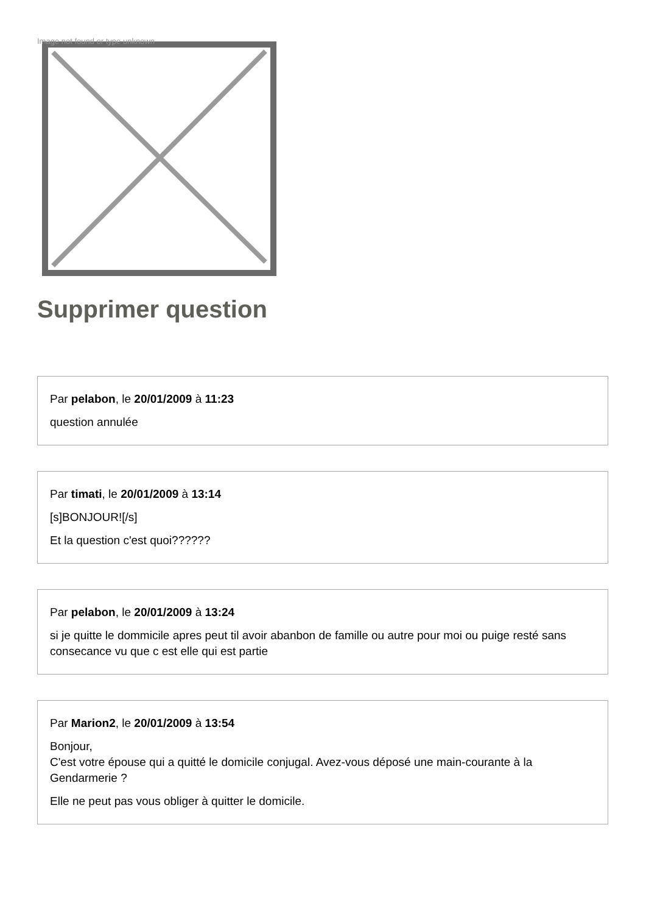Image not found or type unknown
Supprimer question
Par pelabon, le 20/01/2009 à 11:23
question annulée
Par timati, le 20/01/2009 à 13:14
[s]BONJOUR![/s]
Et la question c'est quoi??????
Par pelabon, le 20/01/2009 à 13:24
si je quitte le dommicile apres peut til avoir abanbon de famille ou autre pour moi ou puige resté sans consecance vu que c est elle qui est partie
Par Marion2, le 20/01/2009 à 13:54
Bonjour,
C'est votre épouse qui a quitté le domicile conjugal. Avez-vous déposé une main-courante à la Gendarmerie ?
Elle ne peut pas vous obliger à quitter le domicile.